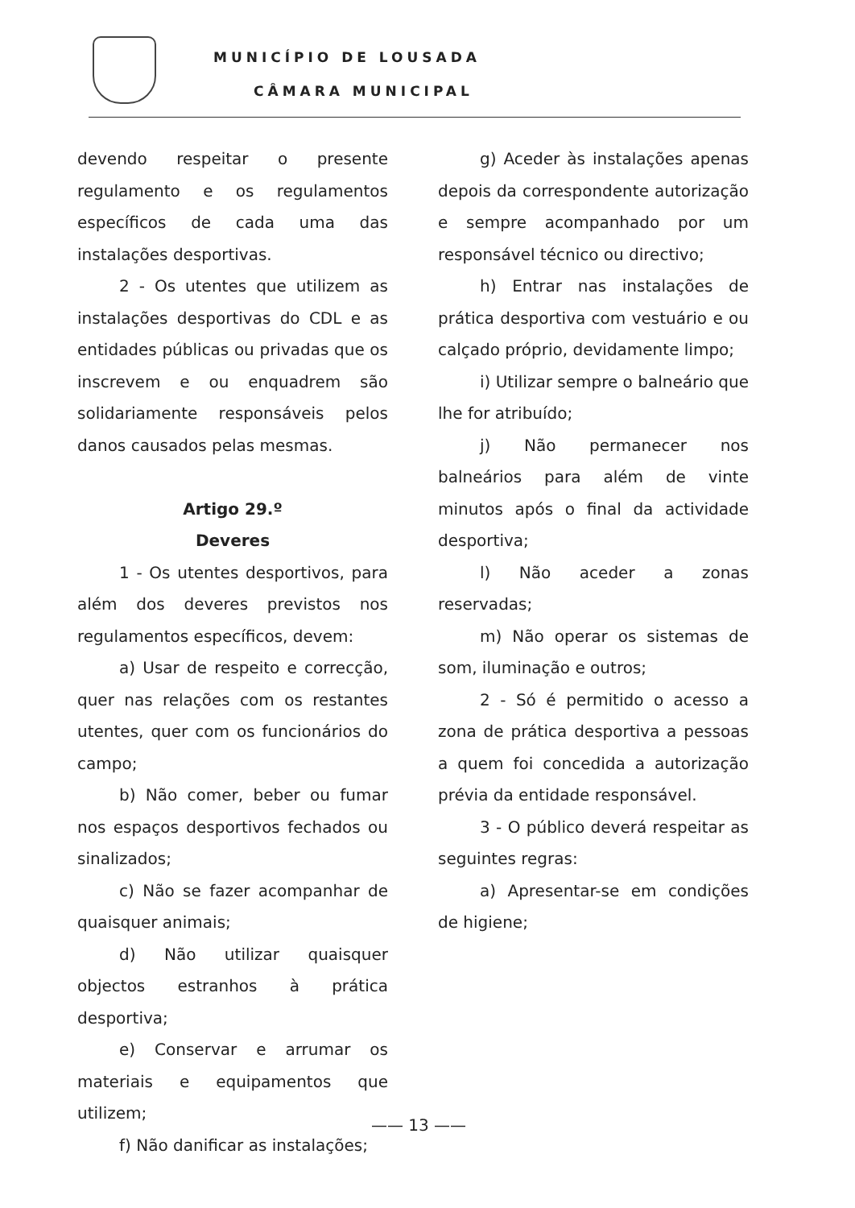MUNICÍPIO DE LOUSADA
CÂMARA MUNICIPAL
devendo respeitar o presente regulamento e os regulamentos específicos de cada uma das instalações desportivas.
2 - Os utentes que utilizem as instalações desportivas do CDL e as entidades públicas ou privadas que os inscrevem e ou enquadrem são solidariamente responsáveis pelos danos causados pelas mesmas.
Artigo 29.º
Deveres
1 - Os utentes desportivos, para além dos deveres previstos nos regulamentos específicos, devem:
a) Usar de respeito e correcção, quer nas relações com os restantes utentes, quer com os funcionários do campo;
b) Não comer, beber ou fumar nos espaços desportivos fechados ou sinalizados;
c) Não se fazer acompanhar de quaisquer animais;
d) Não utilizar quaisquer objectos estranhos à prática desportiva;
e) Conservar e arrumar os materiais e equipamentos que utilizem;
f) Não danificar as instalações;
g) Aceder às instalações apenas depois da correspondente autorização e sempre acompanhado por um responsável técnico ou directivo;
h) Entrar nas instalações de prática desportiva com vestuário e ou calçado próprio, devidamente limpo;
i) Utilizar sempre o balneário que lhe for atribuído;
j) Não permanecer nos balneários para além de vinte minutos após o final da actividade desportiva;
l) Não aceder a zonas reservadas;
m) Não operar os sistemas de som, iluminação e outros;
2 - Só é permitido o acesso a zona de prática desportiva a pessoas a quem foi concedida a autorização prévia da entidade responsável.
3 - O público deverá respeitar as seguintes regras:
a) Apresentar-se em condições de higiene;
—— 13 ——